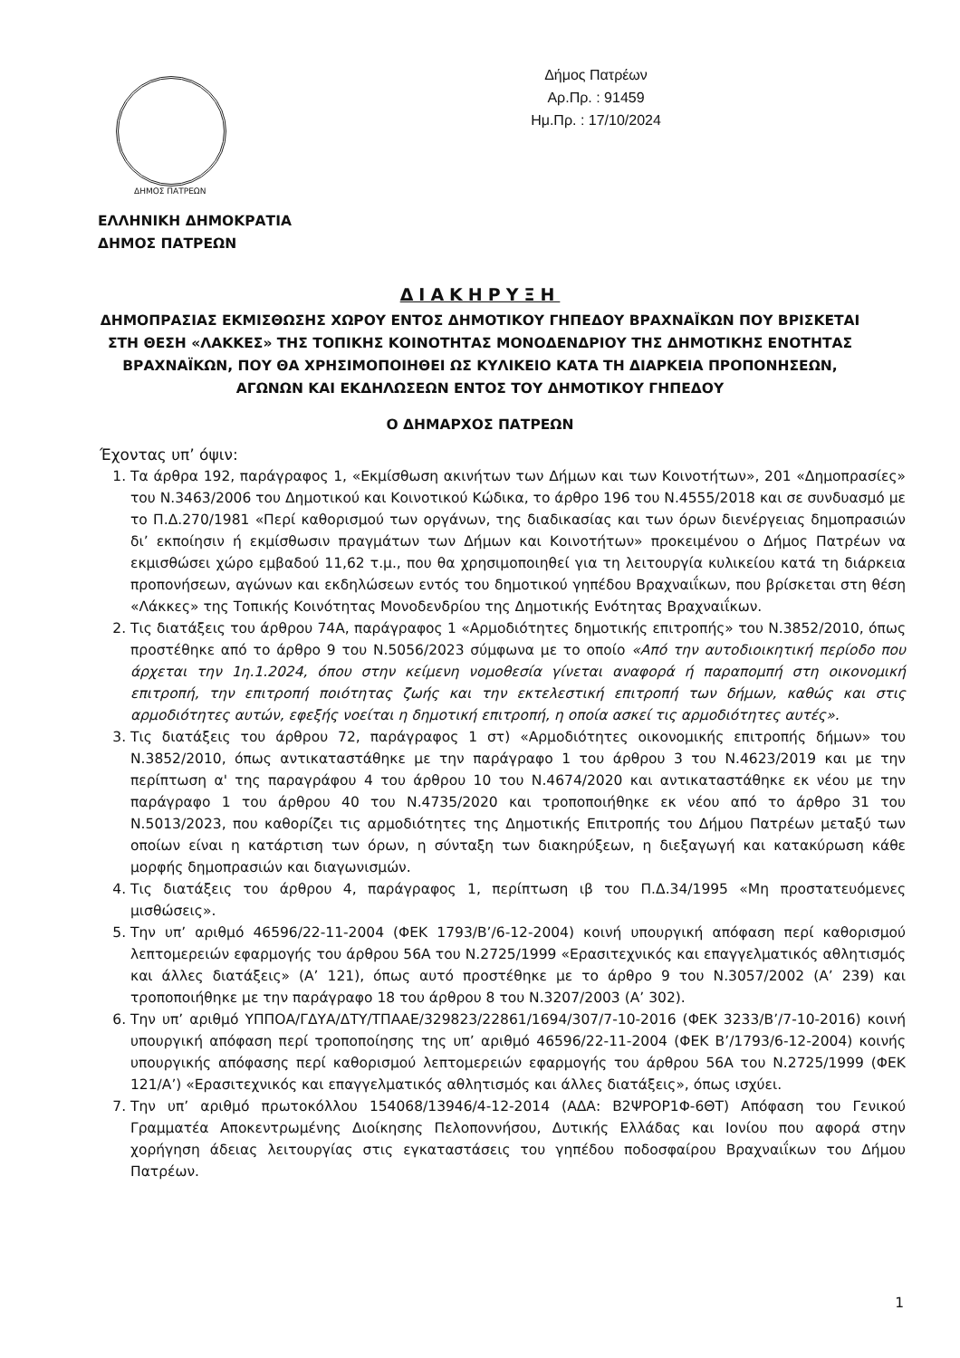ΔΗΜΟΣ ΠΑΤΡΕΩΝ
ΕΛΛΗΝΙΚΗ ΔΗΜΟΚΡΑΤΙΑ
ΔΗΜΟΣ ΠΑΤΡΕΩΝ
Δήμος Πατρέων
Αρ.Πρ. : 91459
Ημ.Πρ. : 17/10/2024
ΔΙΑΚΗΡΥΞΗ
ΔΗΜΟΠΡΑΣΙΑΣ ΕΚΜΙΣΘΩΣΗΣ ΧΩΡΟΥ ΕΝΤΟΣ ΔΗΜΟΤΙΚΟΥ ΓΗΠΕΔΟΥ ΒΡΑΧΝΑΪΚΩΝ ΠΟΥ ΒΡΙΣΚΕΤΑΙ ΣΤΗ ΘΕΣΗ «ΛΑΚΚΕΣ» ΤΗΣ ΤΟΠΙΚΗΣ ΚΟΙΝΟΤΗΤΑΣ ΜΟΝΟΔΕΝΔΡΙΟΥ ΤΗΣ ΔΗΜΟΤΙΚΗΣ ΕΝΟΤΗΤΑΣ ΒΡΑΧΝΑΪΚΩΝ, ΠΟΥ ΘΑ ΧΡΗΣΙΜΟΠΟΙΗΘΕΙ ΩΣ ΚΥΛΙΚΕΙΟ ΚΑΤΑ ΤΗ ΔΙΑΡΚΕΙΑ ΠΡΟΠΟΝΗΣΕΩΝ, ΑΓΩΝΩΝ ΚΑΙ ΕΚΔΗΛΩΣΕΩΝ ΕΝΤΟΣ ΤΟΥ ΔΗΜΟΤΙΚΟΥ ΓΗΠΕΔΟΥ
Ο ΔΗΜΑΡΧΟΣ ΠΑΤΡΕΩΝ
Έχοντας υπ’ όψιν:
1. Τα άρθρα 192, παράγραφος 1, «Εκμίσθωση ακινήτων των Δήμων και των Κοινοτήτων», 201 «Δημοπρασίες» του Ν.3463/2006 του Δημοτικού και Κοινοτικού Κώδικα, το άρθρο 196 του Ν.4555/2018 και σε συνδυασμό με το Π.Δ.270/1981 «Περί καθορισμού των οργάνων, της διαδικασίας και των όρων διενέργειας δημοπρασιών δι’ εκποίησιν ή εκμίσθωσιν πραγμάτων των Δήμων και Κοινοτήτων» προκειμένου ο Δήμος Πατρέων να εκμισθώσει χώρο εμβαδού 11,62 τ.μ., που θα χρησιμοποιηθεί για τη λειτουργία κυλικείου κατά τη διάρκεια προπονήσεων, αγώνων και εκδηλώσεων εντός του δημοτικού γηπέδου Βραχναιΐκων, που βρίσκεται στη θέση «Λάκκες» της Τοπικής Κοινότητας Μονοδενδρίου της Δημοτικής Ενότητας Βραχναιΐκων.
2. Τις διατάξεις του άρθρου 74Α, παράγραφος 1 «Αρμοδιότητες δημοτικής επιτροπής» του Ν.3852/2010, όπως προστέθηκε από το άρθρο 9 του Ν.5056/2023 σύμφωνα με το οποίο «Από την αυτοδιοικητική περίοδο που άρχεται την 1η.1.2024, όπου στην κείμενη νομοθεσία γίνεται αναφορά ή παραπομπή στη οικονομική επιτροπή, την επιτροπή ποιότητας ζωής και την εκτελεστική επιτροπή των δήμων, καθώς και στις αρμοδιότητες αυτών, εφεξής νοείται η δημοτική επιτροπή, η οποία ασκεί τις αρμοδιότητες αυτές».
3. Τις διατάξεις του άρθρου 72, παράγραφος 1 στ) «Αρμοδιότητες οικονομικής επιτροπής δήμων» του Ν.3852/2010, όπως αντικαταστάθηκε με την παράγραφο 1 του άρθρου 3 του Ν.4623/2019 και με την περίπτωση α' της παραγράφου 4 του άρθρου 10 του Ν.4674/2020 και αντικαταστάθηκε εκ νέου με την παράγραφο 1 του άρθρου 40 του Ν.4735/2020 και τροποποιήθηκε εκ νέου από το άρθρο 31 του Ν.5013/2023, που καθορίζει τις αρμοδιότητες της Δημοτικής Επιτροπής του Δήμου Πατρέων μεταξύ των οποίων είναι η κατάρτιση των όρων, η σύνταξη των διακηρύξεων, η διεξαγωγή και κατακύρωση κάθε μορφής δημοπρασιών και διαγωνισμών.
4. Τις διατάξεις του άρθρου 4, παράγραφος 1, περίπτωση ιβ του Π.Δ.34/1995 «Μη προστατευόμενες μισθώσεις».
5. Την υπ’ αριθμό 46596/22-11-2004 (ΦΕΚ 1793/Β’/6-12-2004) κοινή υπουργική απόφαση περί καθορισμού λεπτομερειών εφαρμογής του άρθρου 56Α του Ν.2725/1999 «Ερασιτεχνικός και επαγγελματικός αθλητισμός και άλλες διατάξεις» (Α’ 121), όπως αυτό προστέθηκε με το άρθρο 9 του Ν.3057/2002 (Α’ 239) και τροποποιήθηκε με την παράγραφο 18 του άρθρου 8 του Ν.3207/2003 (Α’ 302).
6. Την υπ’ αριθμό ΥΠΠΟΑ/ΓΔΥΑ/ΔΤΥ/ΤΠΑΑΕ/329823/22861/1694/307/7-10-2016 (ΦΕΚ 3233/Β’/7-10-2016) κοινή υπουργική απόφαση περί τροποποίησης της υπ’ αριθμό 46596/22-11-2004 (ΦΕΚ Β’/1793/6-12-2004) κοινής υπουργικής απόφασης περί καθορισμού λεπτομερειών εφαρμογής του άρθρου 56Α του Ν.2725/1999 (ΦΕΚ 121/Α’) «Ερασιτεχνικός και επαγγελματικός αθλητισμός και άλλες διατάξεις», όπως ισχύει.
7. Την υπ’ αριθμό πρωτοκόλλου 154068/13946/4-12-2014 (ΑΔΑ: Β2ΨΡΟΡ1Φ-6ΘΤ) Απόφαση του Γενικού Γραμματέα Αποκεντρωμένης Διοίκησης Πελοποννήσου, Δυτικής Ελλάδας και Ιονίου που αφορά στην χορήγηση άδειας λειτουργίας στις εγκαταστάσεις του γηπέδου ποδοσφαίρου Βραχναιΐκων του Δήμου Πατρέων.
1